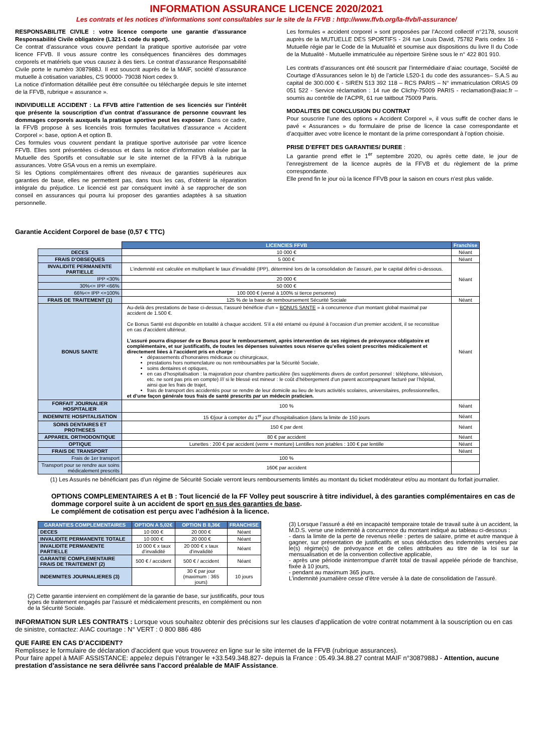INFORMATION ASSURANCE LICENCE 2020/2021
Les contrats et les notices d’informations sont consultables sur le site de la FFVB : http://www.ffvb.org/la-ffvb/l-assurance/
RESPONSABILITE CIVILE : votre licence comporte une garantie d’assurance Responsabilité Civile obligatoire (L321-1 code du sport).
Ce contrat d’assurance vous couvre pendant la pratique sportive autorisée par votre licence FFVB. Il vous assure contre les conséquences financières des dommages corporels et matériels que vous causez à des tiers. Le contrat d’assurance Responsabilité Civile porte le numéro 3087988J. Il est souscrit auprès de la MAIF, société d’assurance mutuelle à cotisation variables, CS 90000- 79038 Niort cedex 9.
La notice d’information détaillée peut être consultée ou téléchargée depuis le site internet de la FFVB, rubrique « assurance ».
INDIVIDUELLE ACCIDENT : La FFVB attire l’attention de ses licenciés sur l’intérêt que présente la souscription d’un contrat d’assurance de personne couvrant les dommages corporels auxquels la pratique sportive peut les exposer. Dans ce cadre, la FFVB propose à ses licenciés trois formules facultatives d’assurance « Accident Corporel »: base, option A et option B.
Ces formules vous couvrent pendant la pratique sportive autorisée par votre licence FFVB. Elles sont présentées ci-dessous et dans la notice d’information réalisée par la Mutuelle des Sportifs et consultable sur le site internet de la FFVB à la rubrique assurances. Votre GSA vous en a remis un exemplaire.
Si les Options complémentaires offrent des niveaux de garanties supérieures aux garanties de base, elles ne permettent pas, dans tous les cas, d’obtenir la réparation intégrale du préjudice. Le licencié est par conséquent invité à se rapprocher de son conseil en assurances qui pourra lui proposer des garanties adaptées à sa situation personnelle.
Les formules « accident corporel » sont proposées par l’Accord collectif n°2178, souscrit auprès de la MUTUELLE DES SPORTIFS - 2/4 rue Louis David, 75782 Paris cedex 16 - Mutuelle régie par le Code de la Mutualité et soumise aux dispositions du livre II du Code de la Mutualité - Mutuelle immatriculée au répertoire Sirène sous le n° 422 801 910.
Les contrats d’assurances ont été souscrit par l’intermédiaire d’aiac courtage, Société de Courtage d’Assurances selon le b) de l’article L520-1 du code des assurances– S.A.S au capital de 300.000 € - SIREN 513 392 118 – RCS PARIS – N° immatriculation ORIAS 09 051 522 - Service réclamation : 14 rue de Clichy-75009 PARIS - reclamation@aiac.fr – soumis au contrôle de l’ACPR, 61 rue taitbout 75009 Paris.
MODALITES DE CONCLUSION DU CONTRAT
Pour souscrire l’une des options « Accident Corporel », il vous suffit de cocher dans le pavé « Assurances » du formulaire de prise de licence la case correspondante et d’acquitter avec votre licence le montant de la prime correspondant à l’option choisie.
PRISE D’EFFET DES GARANTIES/ DUREE :
La garantie prend effet le 1<sup>er</sup> septembre 2020, ou après cette date, le jour de l’enregistrement de la licence auprès de la FFVB et du règlement de la prime correspondante.
Elle prend fin le jour où la licence FFVB pour la saison en cours n’est plus valide.
Garantie Accident Corporel de base (0,57 € TTC)
| | LICENCIES FFVB | Franchise |
| DECES | 10 000 € | Néant |
| FRAIS D’OBSEQUES | 5 000 € | Néant |
| INVALIDITE PERMANENTE PARTIELLE | L’indemnité est calculée en multipliant le taux d’invalidité (IPP), déterminé lors de la consolidation de l’assuré, par le capital défini ci-dessous. | Néant |
| IPP <30% | 20 000 € | |
| 30%<= IPP <66% | 50 000 € | |
| 66%<= IPP <=100% | 100 000 € (versé à 100% si tierce personne) | |
| FRAIS DE TRAITEMENT (1) | 125 % de la base de remboursement Sécurité Sociale | Néant |
| BONUS SANTE | Au-delà des prestations de base ci-dessus, l’assuré bénéficie d’un « BONUS SANTE » à concurrence d’un montant global maximal par accident de 1.500 €. Ce Bonus Santé est disponible en totalité à chaque accident. S’il a été entamé ou épuisé à l’occasion d’un premier accident, il se reconstitue en cas d’accident ultérieur. L’assuré pourra disposer de ce Bonus pour le remboursement, après intervention de ses régimes de prévoyance obligatoire et complémentaire, et sur justificatifs, de toutes les dépenses suivantes sous réserve qu’elles soient prescrites médicalement et directement liées à l’accident pris en charge : dépassements d’honoraires médicaux ou chirurgicaux, prestations hors nomenclature ou non remboursables par la Sécurité Sociale, soins dentaires et optiques, en cas d’hospitalisation : la majoration pour chambre particulière (les suppléments divers de confort personnel : téléphone, télévision, etc. ne sont pas pris en compte) /// si le blessé est mineur : le coût d’hébergement d’un parent accompagnant facturé par l’hôpital, ainsi que les frais de trajet, frais de transport des accidentés pour se rendre de leur domicile au lieu de leurs activités scolaires, universitaires, professionnelles, et d’une façon générale tous frais de santé prescrits par un médecin praticien. | Néant |
| FORFAIT JOURNALIER HOSPITALIER | 100 % | Néant |
| INDEMNITE HOSPITALISATION | 15 €/jour à compter du 1<sup>er</sup> jour d’hospitalisation (dans la limite de 150 jours | Néant |
| SOINS DENTAIRES ET PROTHESES | 150 € par dent | Néant |
| APPAREIL ORTHODONTIQUE | 80 € par accident | Néant |
| OPTIQUE | Lunettes : 200 € par accident (verre + monture) Lentilles non jetables : 100 € par lentille | Néant |
| FRAIS DE TRANSPORT | | Néant |
| Frais de 1er transport | 100 % | |
| Transport pour se rendre aux soins médicalement prescrits | 160€ par accident | |
(1) Les Assurés ne bénéficiant pas d’un régime de Sécurité Sociale verront leurs remboursements limités au montant du ticket modérateur et/ou au montant du forfait journalier.
OPTIONS COMPLEMENTAIRES A et B : Tout licencié de la FF Volley peut souscrire à titre individuel, à des garanties complémentaires en cas de dommage corporel suite à un accident de sport en sus des garanties de base.
Le complément de cotisation est perçu avec l’adhésion à la licence.
| GARANTIES COMPLEMENTAIRES | OPTION A 5,02€ | OPTION B 8,36€ | FRANCHISE |
| --- | --- | --- | --- |
| DECES | 10 000 € | 20 000 € | Néant |
| INVALIDITE PERMANENTE TOTALE | 10 000 € | 20 000 € | Néant |
| INVALIDITE PERMANENTE PARTIELLE | 10 000 € x taux d’invalidité | 20 000 € x taux d’invalidité | Néant |
| GARANTIE COMPLEMENTAIRE FRAIS DE TRAITEMENT (2) | 500 € / accident | 500 € / accident | Néant |
| INDEMNITES JOURNALIERES (3) | | 30 € par jour (maximum : 365 jours) | 10 jours |
(2) Cette garantie intervient en complément de la garantie de base, sur justificatifs, pour tous types de traitement engagés par l’assuré et médicalement prescrits, en complément ou non de la Sécurité Sociale.
(3) Lorsque l’assuré a été en incapacité temporaire totale de travail suite à un accident, la M.D.S. verse une indemnité à concurrence du montant indiqué au tableau ci-dessous :
- dans la limite de la perte de revenus réelle : pertes de salaire, prime et autre manque à gagner, sur présentation de justificatifs et sous déduction des indemnités versées par le(s) régime(s) de prévoyance et de celles attribuées au titre de la loi sur la mensualisation et de la convention collective applicable,
- après une période ininterrompue d’arrêt total de travail appelée période de franchise, fixée à 10 jours,
- pendant au maximum 365 jours.
L’indemnité journalière cesse d’être versée à la date de consolidation de l’assuré.
INFORMATION SUR LES CONTRATS : Lorsque vous souhaitez obtenir des précisions sur les clauses d’application de votre contrat notamment à la souscription ou en cas de sinistre, contactez: AIAC courtage : N° VERT : 0 800 886 486
QUE FAIRE EN CAS D’ACCIDENT?
Remplissez le formulaire de déclaration d’accident que vous trouverez en ligne sur le site internet de la FFVB (rubrique assurances).
Pour faire appel à MAIF ASSISTANCE: appelez depuis l’étranger le +33.549.348.827- depuis la France : 05.49.34.88.27 contrat MAIF n°3087988J - Attention, aucune prestation d’assistance ne sera délivrée sans l’accord préalable de MAIF Assistance.